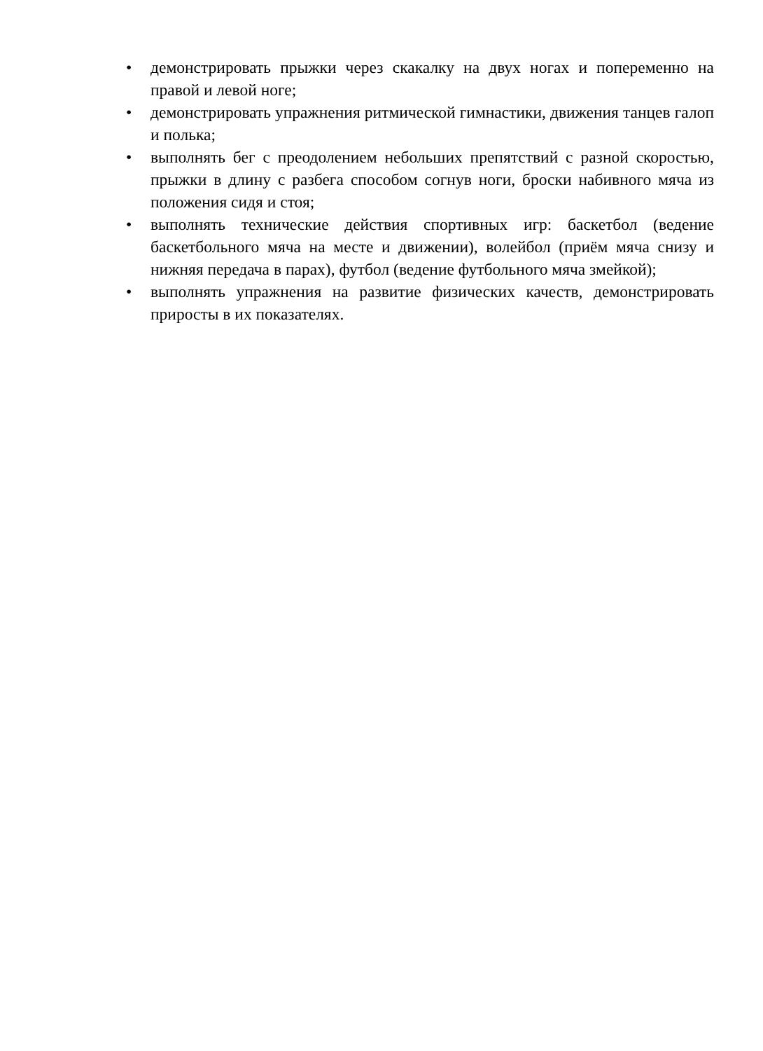• демонстрировать прыжки через скакалку на двух ногах и попеременно на правой и левой ноге;
• демонстрировать упражнения ритмической гимнастики, движения танцев галоп и полька;
• выполнять бег с преодолением небольших препятствий с разной скоростью, прыжки в длину с разбега способом согнув ноги, броски набивного мяча из положения сидя и стоя;
• выполнять технические действия спортивных игр: баскетбол (ведение баскетбольного мяча на месте и движении), волейбол (приём мяча снизу и нижняя передача в парах), футбол (ведение футбольного мяча змейкой);
• выполнять упражнения на развитие физических качеств, демонстрировать приросты в их показателях.